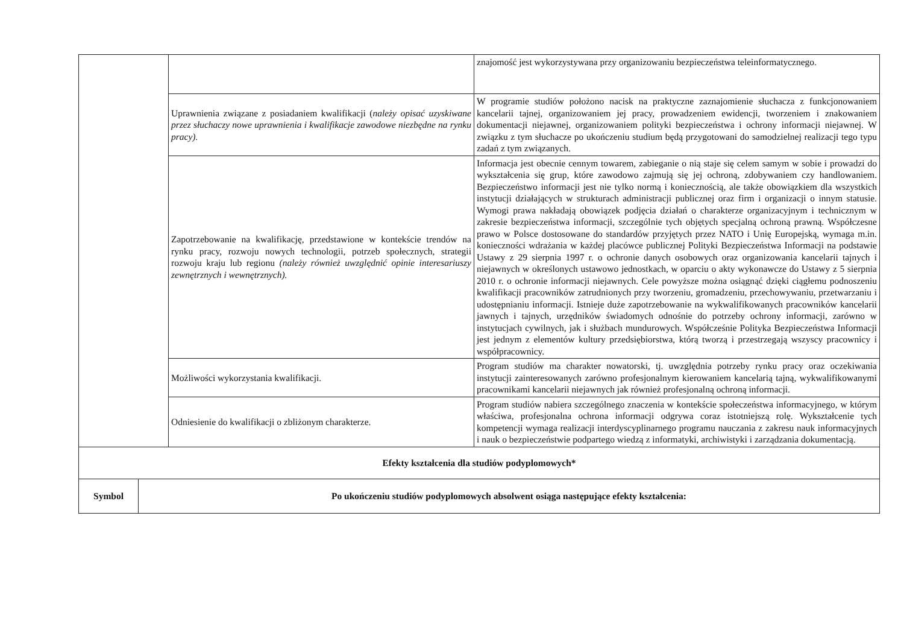| | | znajomość jest wykorzystywana przy organizowaniu bezpieczeństwa teleinformatycznego. |
| | Uprawnienia związane z posiadaniem kwalifikacji ( należy opisać uzyskiwane przez słuchaczy nowe uprawnienia i kwalifikacje zawodowe niezbędne na rynku pracy). | W programie studiów położono nacisk na praktyczne zaznajomienie słuchacza z funkcjonowaniem kancelarii tajnej, organizowaniem jej pracy, prowadzeniem ewidencji, tworzeniem i znakowaniem dokumentacji niejawnej, organizowaniem polityki bezpieczeństwa i ochrony informacji niejawnej. W związku z tym słuchacze po ukończeniu studium będą przygotowani do samodzielnej realizacji tego typu zadań z tym związanych. |
| | Zapotrzebowanie na kwalifikację, przedstawione w kontekście trendów na rynku pracy, rozwoju nowych technologii, potrzeb społecznych, strategii rozwoju kraju lub regionu (należy również uwzględnić opinie interesariuszy zewnętrznych i wewnętrznych). | Informacja jest obecnie cennym towarem, zabieganie o nią staje się celem samym w sobie i prowadzi do wykształcenia się grup, które zawodowo zajmują się jej ochroną, zdobywaniem czy handlowaniem. Bezpieczeństwo informacji jest nie tylko normą i koniecznością, ale także obowiązkiem dla wszystkich instytucji działających w strukturach administracji publicznej oraz firm i organizacji o innym statusie. Wymogi prawa nakładają obowiązek podjęcia działań o charakterze organizacyjnym i technicznym w zakresie bezpieczeństwa informacji, szczególnie tych objętych specjalną ochroną prawną. Współczesne prawo w Polsce dostosowane do standardów przyjętych przez NATO i Unię Europejską, wymaga m.in. konieczności wdrażania w każdej placówce publicznej Polityki Bezpieczeństwa Informacji na podstawie Ustawy z 29 sierpnia 1997 r. o ochronie danych osobowych oraz organizowania kancelarii tajnych i niejawnych w określonych ustawowo jednostkach, w oparciu o akty wykonawcze do Ustawy z 5 sierpnia 2010 r. o ochronie informacji niejawnych. Cele powyższe można osiągnąć dzięki ciągłemu podnoszeniu kwalifikacji pracowników zatrudnionych przy tworzeniu, gromadzeniu, przechowywaniu, przetwarzaniu i udostępnianiu informacji. Istnieje duże zapotrzebowanie na wykwalifikowanych pracowników kancelarii jawnych i tajnych, urzędników świadomych odnośnie do potrzeby ochrony informacji, zarówno w instytucjach cywilnych, jak i służbach mundurowych. Współcześnie Polityka Bezpieczeństwa Informacji jest jednym z elementów kultury przedsiębiorstwa, którą tworzą i przestrzegają wszyscy pracownicy i współpracownicy. |
| | Możliwości wykorzystania kwalifikacji. | Program studiów ma charakter nowatorski, tj. uwzględnia potrzeby rynku pracy oraz oczekiwania instytucji zainteresowanych zarówno profesjonalnym kierowaniem kancelarią tajną, wykwalifikowanymi pracownikami kancelarii niejawnych jak również profesjonalną ochroną informacji. |
| | Odniesienie do kwalifikacji o zbliżonym charakterze. | Program studiów nabiera szczególnego znaczenia w kontekście społeczeństwa informacyjnego, w którym właściwa, profesjonalna ochrona informacji odgrywa coraz istotniejszą rolę. Wykształcenie tych kompetencji wymaga realizacji interdyscyplinarnego programu nauczania z zakresu nauk informacyjnych i nauk o bezpieczeństwie podpartego wiedzą z informatyki, archiwistyki i zarządzania dokumentacją. |
| Efekty kształcenia dla studiów podyplomowych* | |
| Symbol | Po ukończeniu studiów podyplomowych absolwent osiąga następujące efekty kształcenia: |